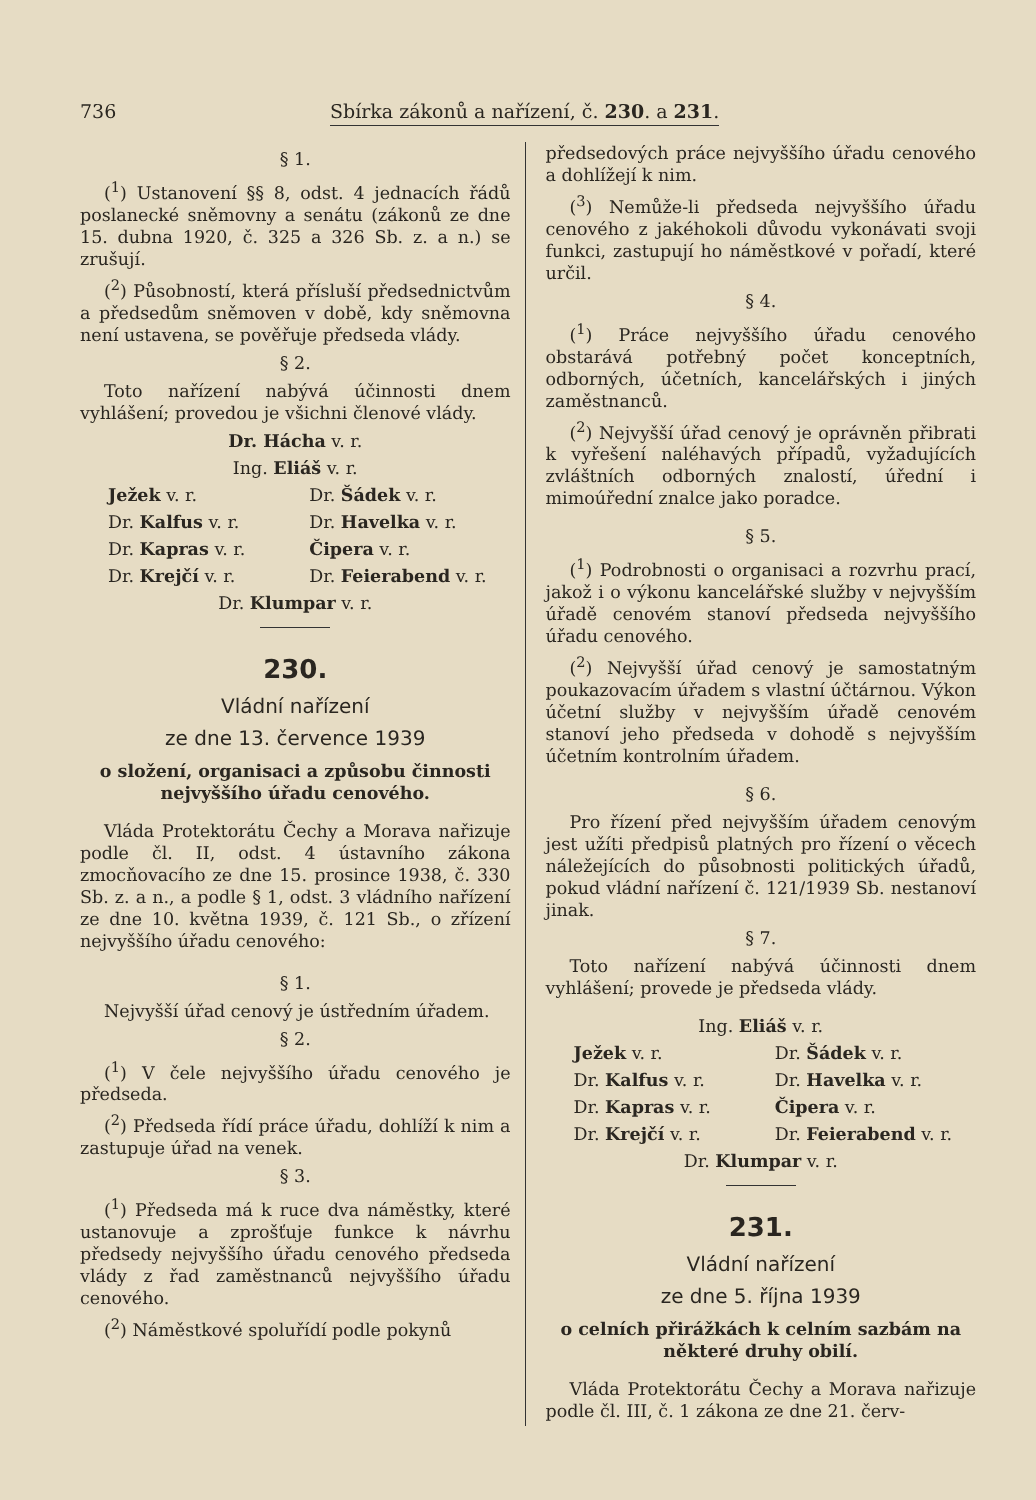736 Sbírka zákonů a nařízení, č. 230. a 231.
§ 1.
(<sup>1</sup>) Ustanovení §§ 8, odst. 4 jednacích řádů poslanecké sněmovny a senátu (zákonů ze dne 15. dubna 1920, č. 325 a 326 Sb. z. a n.) se zrušují.
(<sup>2</sup>) Působností, která přísluší předsednictvům a předsedům sněmoven v době, kdy sněmovna není ustavena, se pověřuje předseda vlády.
§ 2.
Toto nařízení nabývá účinnosti dnem vyhlášení; provedou je všichni členové vlády.
Dr. Hácha v. r.
Ing. Eliáš v. r.
Ježek v. r. Dr. Šádek v. r. Dr. Kalfus v. r. Dr. Havelka v. r. Dr. Kapras v. r. Čipera v. r. Dr. Krejčí v. r. Dr. Feierabend v. r.
Dr. Klumpar v. r.
230.
Vládní nařízení
ze dne 13. července 1939
o složení, organisaci a způsobu činnosti nejvyššího úřadu cenového.
Vláda Protektorátu Čechy a Morava nařizuje podle čl. II, odst. 4 ústavního zákona zmocňovacího ze dne 15. prosince 1938, č. 330 Sb. z. a n., a podle § 1, odst. 3 vládního nařízení ze dne 10. května 1939, č. 121 Sb., o zřízení nejvyššího úřadu cenového:
§ 1.
Nejvyšší úřad cenový je ústředním úřadem.
§ 2.
(<sup>1</sup>) V čele nejvyššího úřadu cenového je předseda.
(<sup>2</sup>) Předseda řídí práce úřadu, dohlíží k nim a zastupuje úřad na venek.
§ 3.
(<sup>1</sup>) Předseda má k ruce dva náměstky, které ustanovuje a zprošťuje funkce k návrhu předsedy nejvyššího úřadu cenového předseda vlády z řad zaměstnanců nejvyššího úřadu cenového.
(<sup>2</sup>) Náměstkové spoluřídí podle pokynů
předsedových práce nejvyššího úřadu cenového a dohlížejí k nim.
(<sup>3</sup>) Nemůže-li předseda nejvyššího úřadu cenového z jakéhokoli důvodu vykonávati svoji funkci, zastupují ho náměstkové v pořadí, které určil.
§ 4.
(<sup>1</sup>) Práce nejvyššího úřadu cenového obstarává potřebný počet konceptních, odborných, účetních, kancelářských i jiných zaměstnanců.
(<sup>2</sup>) Nejvyšší úřad cenový je oprávněn přibrati k vyřešení naléhavých případů, vyžadujících zvláštních odborných znalostí, úřední i mimoúřední znalce jako poradce.
§ 5.
(<sup>1</sup>) Podrobnosti o organisaci a rozvrhu prací, jakož i o výkonu kancelářské služby v nejvyšším úřadě cenovém stanoví předseda nejvyššího úřadu cenového.
(<sup>2</sup>) Nejvyšší úřad cenový je samostatným poukazovacím úřadem s vlastní účtárnou. Výkon účetní služby v nejvyšším úřadě cenovém stanoví jeho předseda v dohodě s nejvyšším účetním kontrolním úřadem.
§ 6.
Pro řízení před nejvyšším úřadem cenovým jest užíti předpisů platných pro řízení o věcech náležejících do působnosti politických úřadů, pokud vládní nařízení č. 121/1939 Sb. nestanoví jinak.
§ 7.
Toto nařízení nabývá účinnosti dnem vyhlášení; provede je předseda vlády.
Ing. Eliáš v. r.
Ježek v. r. Dr. Šádek v. r. Dr. Kalfus v. r. Dr. Havelka v. r. Dr. Kapras v. r. Čipera v. r. Dr. Krejčí v. r. Dr. Feierabend v. r.
Dr. Klumpar v. r.
231.
Vládní nařízení
ze dne 5. října 1939
o celních přirážkách k celním sazbám na některé druhy obilí.
Vláda Protektorátu Čechy a Morava nařizuje podle čl. III, č. 1 zákona ze dne 21. červ-